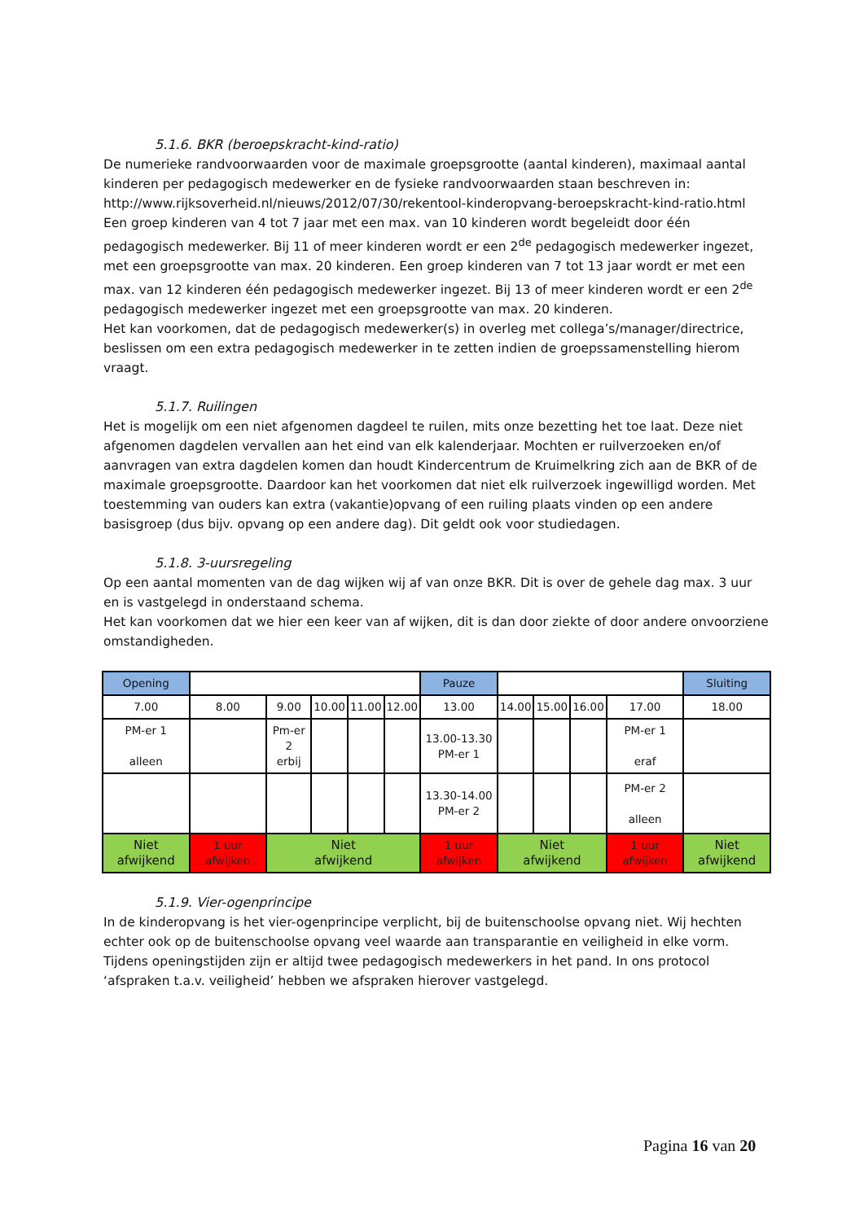5.1.6. BKR (beroepskracht-kind-ratio)
De numerieke randvoorwaarden voor de maximale groepsgrootte (aantal kinderen), maximaal aantal kinderen per pedagogisch medewerker en de fysieke randvoorwaarden staan beschreven in:
http://www.rijksoverheid.nl/nieuws/2012/07/30/rekentool-kinderopvang-beroepskracht-kind-ratio.html
Een groep kinderen van 4 tot 7 jaar met een max. van 10 kinderen wordt begeleidt door één pedagogisch medewerker. Bij 11 of meer kinderen wordt er een 2<sup>de</sup> pedagogisch medewerker ingezet, met een groepsgrootte van max. 20 kinderen. Een groep kinderen van 7 tot 13 jaar wordt er met een max. van 12 kinderen één pedagogisch medewerker ingezet. Bij 13 of meer kinderen wordt er een 2<sup>de</sup> pedagogisch medewerker ingezet met een groepsgrootte van max. 20 kinderen.
Het kan voorkomen, dat de pedagogisch medewerker(s) in overleg met collega’s/manager/directrice, beslissen om een extra pedagogisch medewerker in te zetten indien de groepssamenstelling hierom vraagt.
5.1.7. Ruilingen
Het is mogelijk om een niet afgenomen dagdeel te ruilen, mits onze bezetting het toe laat. Deze niet afgenomen dagdelen vervallen aan het eind van elk kalenderjaar. Mochten er ruilverzoeken en/of aanvragen van extra dagdelen komen dan houdt Kindercentrum de Kruimelkring zich aan de BKR of de maximale groepsgrootte. Daardoor kan het voorkomen dat niet elk ruilverzoek ingewilligd worden. Met toestemming van ouders kan extra (vakantie)opvang of een ruiling plaats vinden op een andere basisgroep (dus bijv. opvang op een andere dag). Dit geldt ook voor studiedagen.
5.1.8. 3-uursregeling
Op een aantal momenten van de dag wijken wij af van onze BKR. Dit is over de gehele dag max. 3 uur en is vastgelegd in onderstaand schema.
Het kan voorkomen dat we hier een keer van af wijken, dit is dan door ziekte of door andere onvoorziene omstandigheden.
| Opening | | | | | | Pauze | | | | | Sluiting |
| 7.00 | 8.00 | 9.00 | 10.00 | 11.00 | 12.00 | 13.00 | 14.00 | 15.00 | 16.00 | 17.00 | 18.00 |
| PM-er 1 alleen | | Pm-er 2 erbij | | | | 13.00-13.30 PM-er 1 | | | | PM-er 1 eraf | |
| | | | | | | 13.30-14.00 PM-er 2 | | | | PM-er 2 alleen | |
| Niet afwijkend | 1 uur afwijken | Niet afwijkend | | | | 1 uur afwijken | Niet afwijkend | | | 1 uur afwijken | Niet afwijkend |
5.1.9. Vier-ogenprincipe
In de kinderopvang is het vier-ogenprincipe verplicht, bij de buitenschoolse opvang niet. Wij hechten echter ook op de buitenschoolse opvang veel waarde aan transparantie en veiligheid in elke vorm. Tijdens openingstijden zijn er altijd twee pedagogisch medewerkers in het pand. In ons protocol ‘afspraken t.a.v. veiligheid’ hebben we afspraken hierover vastgelegd.
Pagina 16 van 20